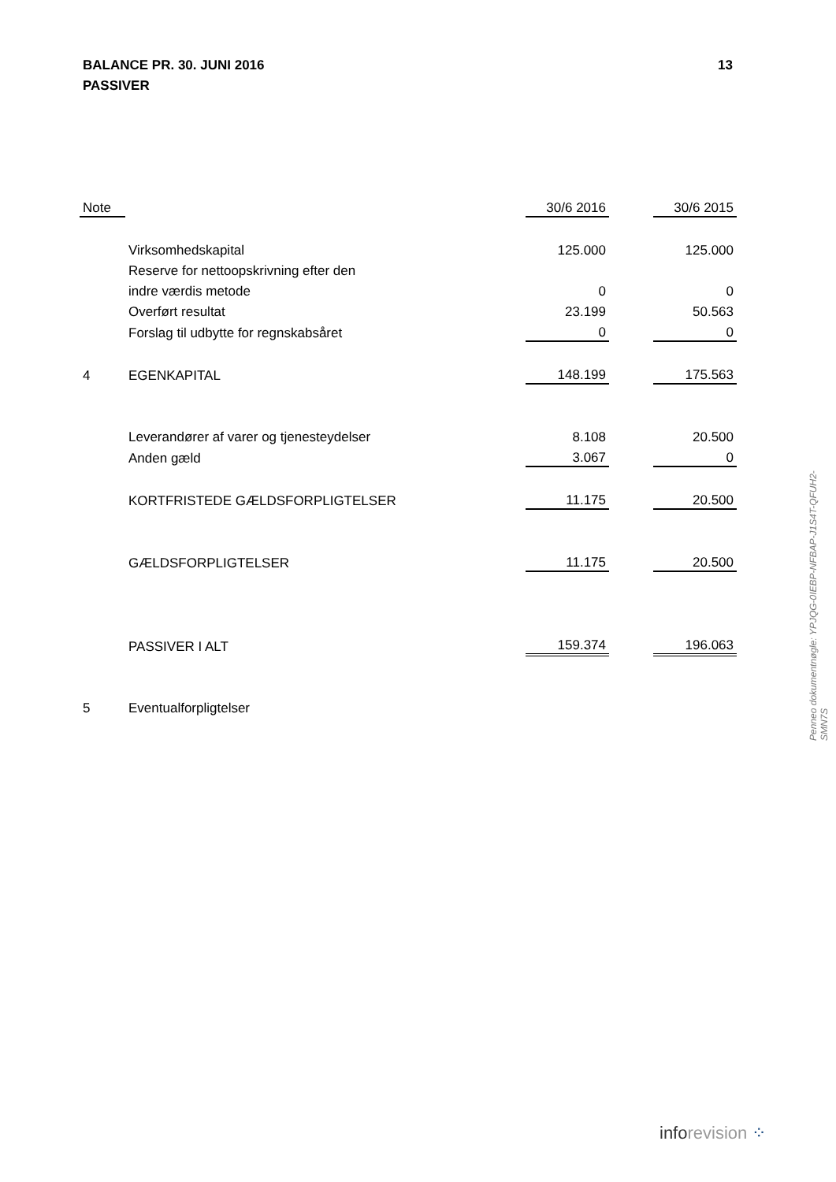13 BALANCE PR. 30. JUNI 2016
PASSIVER
| Note | | 30/6 2016 | | 30/6 2015 |
| --- | --- | --- | --- | --- |
| | Virksomhedskapital | 125.000 | | 125.000 |
| | Reserve for nettoopskrivning efter den | | | |
| | indre værdis metode | 0 | | 0 |
| | Overført resultat | 23.199 | | 50.563 |
| | Forslag til udbytte for regnskabsåret | 0 | | 0 |
| 4 | EGENKAPITAL | 148.199 | | 175.563 |
| | Leverandører af varer og tjenesteydelser | 8.108 | | 20.500 |
| | Anden gæld | 3.067 | | 0 |
| | KORTFRISTEDE GÆLDSFORPLIGTELSER | 11.175 | | 20.500 |
| | GÆLDSFORPLIGTELSER | 11.175 | | 20.500 |
| | PASSIVER I ALT | 159.374 | | 196.063 |
| 5 | Eventualforpligtelser | | | |
Penneo dokumentnøgle: YPJQG-0IEBP-NFBAP-J1S4T-QFUH2-SMN7S
inforevision ⁘